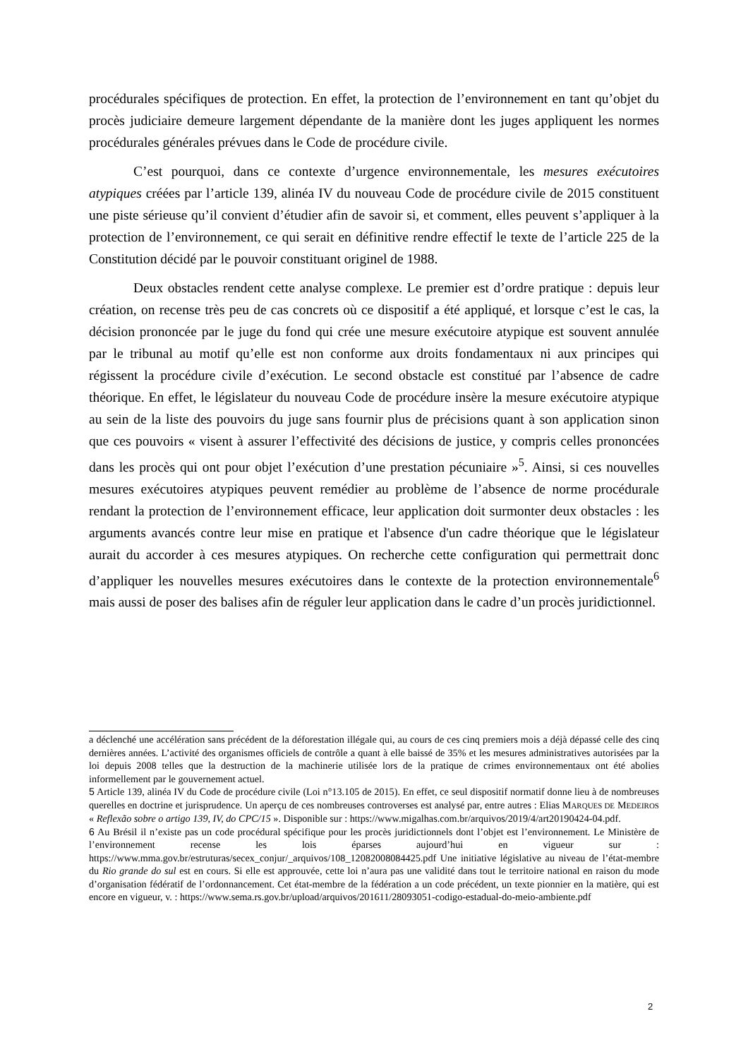procédurales spécifiques de protection. En effet, la protection de l’environnement en tant qu’objet du procès judiciaire demeure largement dépendante de la manière dont les juges appliquent les normes procédurales générales prévues dans le Code de procédure civile.
C’est pourquoi, dans ce contexte d’urgence environnementale, les mesures exécutoires atypiques créées par l’article 139, alinéa IV du nouveau Code de procédure civile de 2015 constituent une piste sérieuse qu’il convient d’étudier afin de savoir si, et comment, elles peuvent s’appliquer à la protection de l’environnement, ce qui serait en définitive rendre effectif le texte de l’article 225 de la Constitution décidé par le pouvoir constituant originel de 1988.
Deux obstacles rendent cette analyse complexe. Le premier est d’ordre pratique : depuis leur création, on recense très peu de cas concrets où ce dispositif a été appliqué, et lorsque c’est le cas, la décision prononcée par le juge du fond qui crée une mesure exécutoire atypique est souvent annulée par le tribunal au motif qu’elle est non conforme aux droits fondamentaux ni aux principes qui régissent la procédure civile d’exécution. Le second obstacle est constitué par l’absence de cadre théorique. En effet, le législateur du nouveau Code de procédure insère la mesure exécutoire atypique au sein de la liste des pouvoirs du juge sans fournir plus de précisions quant à son application sinon que ces pouvoirs « visent à assurer l’effectivité des décisions de justice, y compris celles prononcées dans les procès qui ont pour objet l’exécution d’une prestation pécuniaire »<sup>5</sup>. Ainsi, si ces nouvelles mesures exécutoires atypiques peuvent remédier au problème de l’absence de norme procédurale rendant la protection de l’environnement efficace, leur application doit surmonter deux obstacles : les arguments avancés contre leur mise en pratique et l'absence d'un cadre théorique que le législateur aurait du accorder à ces mesures atypiques. On recherche cette configuration qui permettrait donc d’appliquer les nouvelles mesures exécutoires dans le contexte de la protection environnementale<sup>6</sup> mais aussi de poser des balises afin de réguler leur application dans le cadre d’un procès juridictionnel.
a déclenché une accélération sans précédent de la déforestation illégale qui, au cours de ces cinq premiers mois a déjà dépassé celle des cinq dernières années. L’activité des organismes officiels de contrôle a quant à elle baissé de 35% et les mesures administratives autorisées par la loi depuis 2008 telles que la destruction de la machinerie utilisée lors de la pratique de crimes environnementaux ont été abolies informellement par le gouvernement actuel.
5 Article 139, alinéa IV du Code de procédure civile (Loi n°13.105 de 2015). En effet, ce seul dispositif normatif donne lieu à de nombreuses querelles en doctrine et jurisprudence. Un aperçu de ces nombreuses controverses est analysé par, entre autres : Elias MARQUES DE MEDEIROS « Reflexão sobre o artigo 139, IV, do CPC/15 ». Disponible sur : https://www.migalhas.com.br/arquivos/2019/4/art20190424-04.pdf.
6 Au Brésil il n’existe pas un code procédural spécifique pour les procès juridictionnels dont l’objet est l’environnement. Le Ministère de l’environnement recense les lois éparses aujourd’hui en vigueur sur : https://www.mma.gov.br/estruturas/secex_conjur/_arquivos/108_12082008084425.pdf Une initiative législative au niveau de l’état-membre du Rio grande do sul est en cours. Si elle est approuvée, cette loi n’aura pas une validité dans tout le territoire national en raison du mode d’organisation fédératif de l’ordonnancement. Cet état-membre de la fédération a un code précédent, un texte pionnier en la matière, qui est encore en vigueur, v. : https://www.sema.rs.gov.br/upload/arquivos/201611/28093051-codigo-estadual-do-meio-ambiente.pdf
2